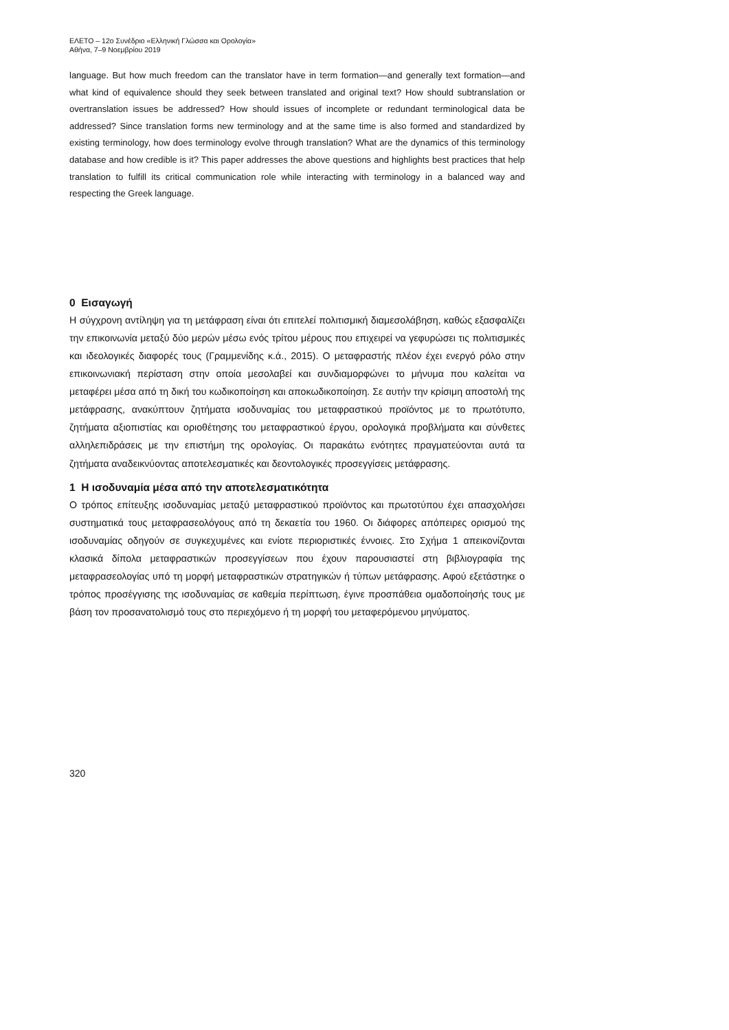ΕΛΕΤΟ – 12ο Συνέδριο «Ελληνική Γλώσσα και Ορολογία»
Αθήνα, 7–9 Νοεμβρίου 2019
language. But how much freedom can the translator have in term formation—and generally text formation—and what kind of equivalence should they seek between translated and original text? How should subtranslation or overtranslation issues be addressed? How should issues of incomplete or redundant terminological data be addressed? Since translation forms new terminology and at the same time is also formed and standardized by existing terminology, how does terminology evolve through translation? What are the dynamics of this terminology database and how credible is it? This paper addresses the above questions and highlights best practices that help translation to fulfill its critical communication role while interacting with terminology in a balanced way and respecting the Greek language.
0 Εισαγωγή
Η σύγχρονη αντίληψη για τη μετάφραση είναι ότι επιτελεί πολιτισμική διαμεσολάβηση, καθώς εξασφαλίζει την επικοινωνία μεταξύ δύο μερών μέσω ενός τρίτου μέρους που επιχειρεί να γεφυρώσει τις πολιτισμικές και ιδεολογικές διαφορές τους (Γραμμενίδης κ.ά., 2015). Ο μεταφραστής πλέον έχει ενεργό ρόλο στην επικοινωνιακή περίσταση στην οποία μεσολαβεί και συνδιαμορφώνει το μήνυμα που καλείται να μεταφέρει μέσα από τη δική του κωδικοποίηση και αποκωδικοποίηση. Σε αυτήν την κρίσιμη αποστολή της μετάφρασης, ανακύπτουν ζητήματα ισοδυναμίας του μεταφραστικού προϊόντος με το πρωτότυπο, ζητήματα αξιοπιστίας και οριοθέτησης του μεταφραστικού έργου, ορολογικά προβλήματα και σύνθετες αλληλεπιδράσεις με την επιστήμη της ορολογίας. Οι παρακάτω ενότητες πραγματεύονται αυτά τα ζητήματα αναδεικνύοντας αποτελεσματικές και δεοντολογικές προσεγγίσεις μετάφρασης.
1 Η ισοδυναμία μέσα από την αποτελεσματικότητα
Ο τρόπος επίτευξης ισοδυναμίας μεταξύ μεταφραστικού προϊόντος και πρωτοτύπου έχει απασχολήσει συστηματικά τους μεταφρασεολόγους από τη δεκαετία του 1960. Οι διάφορες απόπειρες ορισμού της ισοδυναμίας οδηγούν σε συγκεχυμένες και ενίοτε περιοριστικές έννοιες. Στο Σχήμα 1 απεικονίζονται κλασικά δίπολα μεταφραστικών προσεγγίσεων που έχουν παρουσιαστεί στη βιβλιογραφία της μεταφρασεολογίας υπό τη μορφή μεταφραστικών στρατηγικών ή τύπων μετάφρασης. Αφού εξετάστηκε ο τρόπος προσέγγισης της ισοδυναμίας σε καθεμία περίπτωση, έγινε προσπάθεια ομαδοποίησής τους με βάση τον προσανατολισμό τους στο περιεχόμενο ή τη μορφή του μεταφερόμενου μηνύματος.
320